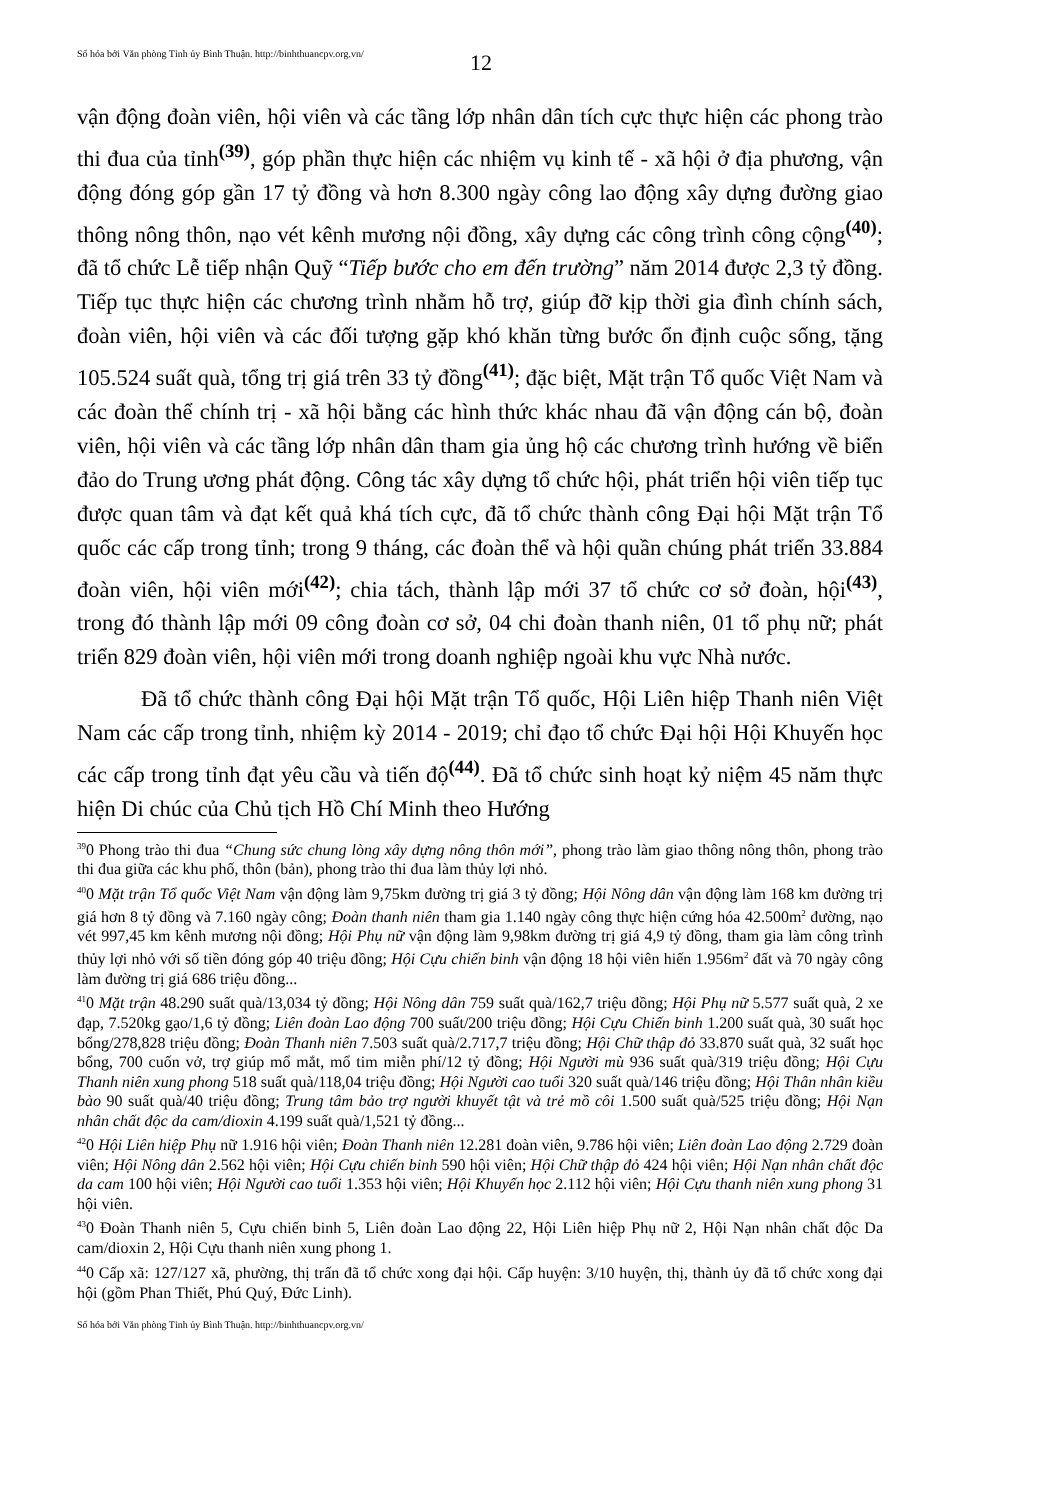Số hóa bởi Văn phòng Tỉnh ủy Bình Thuận. http://binhthuancpv.org.vn/
12
vận động đoàn viên, hội viên và các tầng lớp nhân dân tích cực thực hiện các phong trào thi đua của tỉnh<sup>(39)</sup>, góp phần thực hiện các nhiệm vụ kinh tế - xã hội ở địa phương, vận động đóng góp gần 17 tỷ đồng và hơn 8.300 ngày công lao động xây dựng đường giao thông nông thôn, nạo vét kênh mương nội đồng, xây dựng các công trình công cộng<sup>(40)</sup>; đã tổ chức Lễ tiếp nhận Quỹ “Tiếp bước cho em đến trường” năm 2014 được 2,3 tỷ đồng. Tiếp tục thực hiện các chương trình nhằm hỗ trợ, giúp đỡ kịp thời gia đình chính sách, đoàn viên, hội viên và các đối tượng gặp khó khăn từng bước ổn định cuộc sống, tặng 105.524 suất quà, tổng trị giá trên 33 tỷ đồng<sup>(41)</sup>; đặc biệt, Mặt trận Tổ quốc Việt Nam và các đoàn thể chính trị - xã hội bằng các hình thức khác nhau đã vận động cán bộ, đoàn viên, hội viên và các tầng lớp nhân dân tham gia ủng hộ các chương trình hướng về biển đảo do Trung ương phát động. Công tác xây dựng tổ chức hội, phát triển hội viên tiếp tục được quan tâm và đạt kết quả khá tích cực, đã tổ chức thành công Đại hội Mặt trận Tổ quốc các cấp trong tỉnh; trong 9 tháng, các đoàn thể và hội quần chúng phát triển 33.884 đoàn viên, hội viên mới<sup>(42)</sup>; chia tách, thành lập mới 37 tổ chức cơ sở đoàn, hội<sup>(43)</sup>, trong đó thành lập mới 09 công đoàn cơ sở, 04 chi đoàn thanh niên, 01 tổ phụ nữ; phát triển 829 đoàn viên, hội viên mới trong doanh nghiệp ngoài khu vực Nhà nước.
Đã tổ chức thành công Đại hội Mặt trận Tổ quốc, Hội Liên hiệp Thanh niên Việt Nam các cấp trong tỉnh, nhiệm kỳ 2014 - 2019; chỉ đạo tổ chức Đại hội Hội Khuyến học các cấp trong tỉnh đạt yêu cầu và tiến độ<sup>(44)</sup>. Đã tổ chức sinh hoạt kỷ niệm 45 năm thực hiện Di chúc của Chủ tịch Hồ Chí Minh theo Hướng
<sup>39</sup> 0 Phong trào thi đua “Chung sức chung lòng xây dựng nông thôn mới”, phong trào làm giao thông nông thôn, phong trào thi đua giữa các khu phố, thôn (bản), phong trào thi đua làm thủy lợi nhỏ.
<sup>40</sup> 0 Mặt trận Tổ quốc Việt Nam vận động làm 9,75km đường trị giá 3 tỷ đồng; Hội Nông dân vận động làm 168 km đường trị giá hơn 8 tỷ đồng và 7.160 ngày công; Đoàn thanh niên tham gia 1.140 ngày công thực hiện cứng hóa 42.500m<sup>2</sup> đường, nạo vét 997,45 km kênh mương nội đồng; Hội Phụ nữ vận động làm 9,98km đường trị giá 4,9 tỷ đồng, tham gia làm công trình thủy lợi nhỏ với số tiền đóng góp 40 triệu đồng; Hội Cựu chiến binh vận động 18 hội viên hiến 1.956m<sup>2</sup> đất và 70 ngày công làm đường trị giá 686 triệu đồng...
<sup>41</sup> 0 Mặt trận 48.290 suất quà/13,034 tỷ đồng; Hội Nông dân 759 suất quà/162,7 triệu đồng; Hội Phụ nữ 5.577 suất quà, 2 xe đạp, 7.520kg gạo/1,6 tỷ đồng; Liên đoàn Lao động 700 suất/200 triệu đồng; Hội Cựu Chiến binh 1.200 suất quà, 30 suất học bổng/278,828 triệu đồng; Đoàn Thanh niên 7.503 suất quà/2.717,7 triệu đồng; Hội Chữ thập đỏ 33.870 suất quà, 32 suất học bổng, 700 cuốn vở, trợ giúp mổ mắt, mổ tim miễn phí/12 tỷ đồng; Hội Người mù 936 suất quà/319 triệu đồng; Hội Cựu Thanh niên xung phong 518 suất quà/118,04 triệu đồng; Hội Người cao tuổi 320 suất quà/146 triệu đồng; Hội Thân nhân kiều bào 90 suất quà/40 triệu đồng; Trung tâm bảo trợ người khuyết tật và trẻ mồ côi 1.500 suất quà/525 triệu đồng; Hội Nạn nhân chất độc da cam/dioxin 4.199 suất quà/1,521 tỷ đồng...
<sup>42</sup> 0 Hội Liên hiệp Phụ nữ 1.916 hội viên; Đoàn Thanh niên 12.281 đoàn viên, 9.786 hội viên; Liên đoàn Lao động 2.729 đoàn viên; Hội Nông dân 2.562 hội viên; Hội Cựu chiến binh 590 hội viên; Hội Chữ thập đỏ 424 hội viên; Hội Nạn nhân chất độc da cam 100 hội viên; Hội Người cao tuổi 1.353 hội viên; Hội Khuyến học 2.112 hội viên; Hội Cựu thanh niên xung phong 31 hội viên.
<sup>43</sup> 0 Đoàn Thanh niên 5, Cựu chiến binh 5, Liên đoàn Lao động 22, Hội Liên hiệp Phụ nữ 2, Hội Nạn nhân chất độc Da cam/dioxin 2, Hội Cựu thanh niên xung phong 1.
<sup>44</sup> 0 Cấp xã: 127/127 xã, phường, thị trấn đã tổ chức xong đại hội. Cấp huyện: 3/10 huyện, thị, thành ủy đã tổ chức xong đại hội (gồm Phan Thiết, Phú Quý, Đức Linh).
Số hóa bởi Văn phòng Tỉnh ủy Bình Thuận. http://binhthuancpv.org.vn/